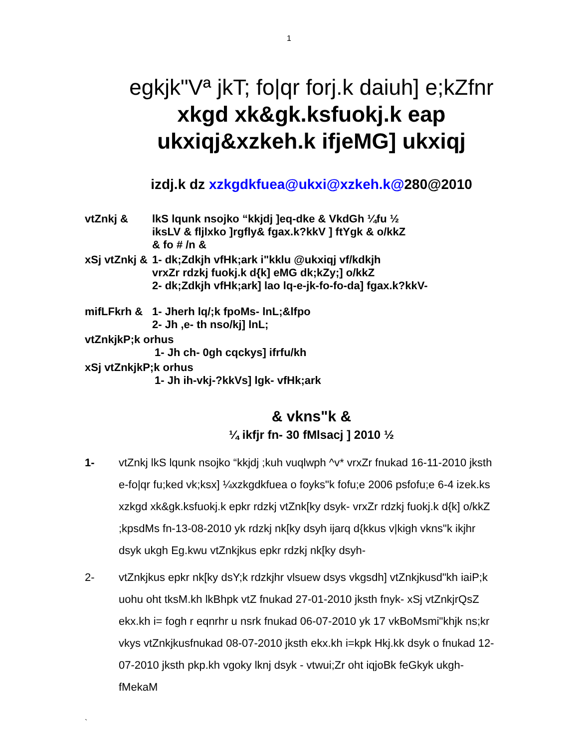1
egkjk"Vª jkT; fo|qr forj.k daiuh] e;kZfnr
xkgd xk&gk.ksfuokj.k eap
ukxiqj&xzkeh.k ifjeMG] ukxiqj
izdj.k dz xzkgdkfuea@ukxi@xzkeh.k@280@2010
| vtZnkj & | lkS lqunk nsojko “kkjdj ]eq-dke & VkdGh ¼fu ½ iksLV & fljlxko ]rgfly& fgax.k?kkV ] ftYgk & o/kkZ & fo # /n & |
| xSj vtZnkj & | 1- dk;Zdkjh vfHk;ark i"kklu @ukxiqj vf/kdkjh vrxZr rdzkj fuokj.k d{k] eMG dk;kZy;] o/kkZ 2- dk;Zdkjh vfHk;ark] lao lq-e-jk-fo-fo-da] fgax.k?kkV- |
| mifLFkrh & | 1- Jherh lq/;k fpoMs- lnL;&lfpo 2- Jh ,e- th nso/kj] lnL; |
| vtZnkjkP;k orhus 1- Jh ch- 0gh cqckys] ifrfu/kh | |
| xSj vtZnkjkP;k orhus 1- Jh ih-vkj-?kkVs] lgk- vfHk;ark | |
& vkns"k &
¼ ikfjr fn- 30 fMlsacj ] 2010 ½
1- vtZnkj lkS lqunk nsojko “kkjdj ;kuh vuqlwph ^v* vrxZr fnukad 16-11-2010 jksth e-fo|qr fu;ked vk;ksx] ¼xzkgdkfuea o foyks"k fofu;e 2006 psfofu;e 6-4 izek.ks xzkgd xk&gk.ksfuokj.k epkr rdzkj vtZnk[ky dsyk- vrxZr rdzkj fuokj.k d{k] o/kkZ ;kpsdMs fn-13-08-2010 yk rdzkj nk[ky dsyh ijarq d{kkus v|kigh vkns"k ikjhr dsyk ukgh Eg.kwu vtZnkjkus epkr rdzkj nk[ky dsyh-
2- vtZnkjkus epkr nk[ky dsY;k rdzkjhr vlsuew dsys vkgsdh] vtZnkjkusd"kh iaiP;k uohu oht tksM.kh lkBhpk vtZ fnukad 27-01-2010 jksth fnyk- xSj vtZnkjrQsZ ekx.kh i= fogh r eqnrhr u nsrk fnukad 06-07-2010 yk 17 vkBoMsmi"khjk ns;kr vkys vtZnkjkusfnukad 08-07-2010 jksth ekx.kh i=kpk Hkj.kk dsyk o fnukad 12-07-2010 jksth pkp.kh vgoky lknj dsyk - vtwui;Zr oht iqjoBk feGkyk ukgh- fMekaM
`